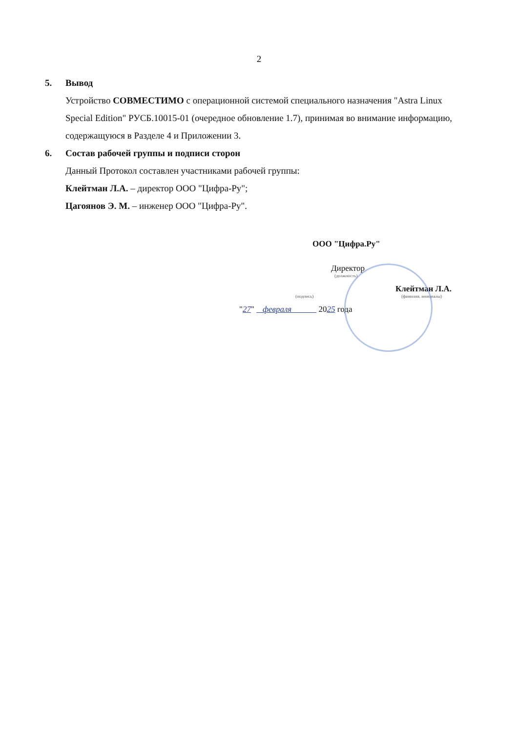2
5. Вывод
Устройство СОВМЕСТИМО с операционной системой специального назначения "Astra Linux Special Edition" РУСБ.10015-01 (очередное обновление 1.7), принимая во внимание информацию, содержащуюся в Разделе 4 и Приложении 3.
6. Состав рабочей группы и подписи сторон
Данный Протокол составлен участниками рабочей группы:
Клейтман Л.А. – директор ООО "Цифра-Ру";
Цагоянов Э. М. – инженер ООО "Цифра-Ру".
ООО "Цифра.Ру"
Директор
(должность)
Клейтман Л.А.
(подпись) (фамилия, инициалы)
"27" февраля 2025 года